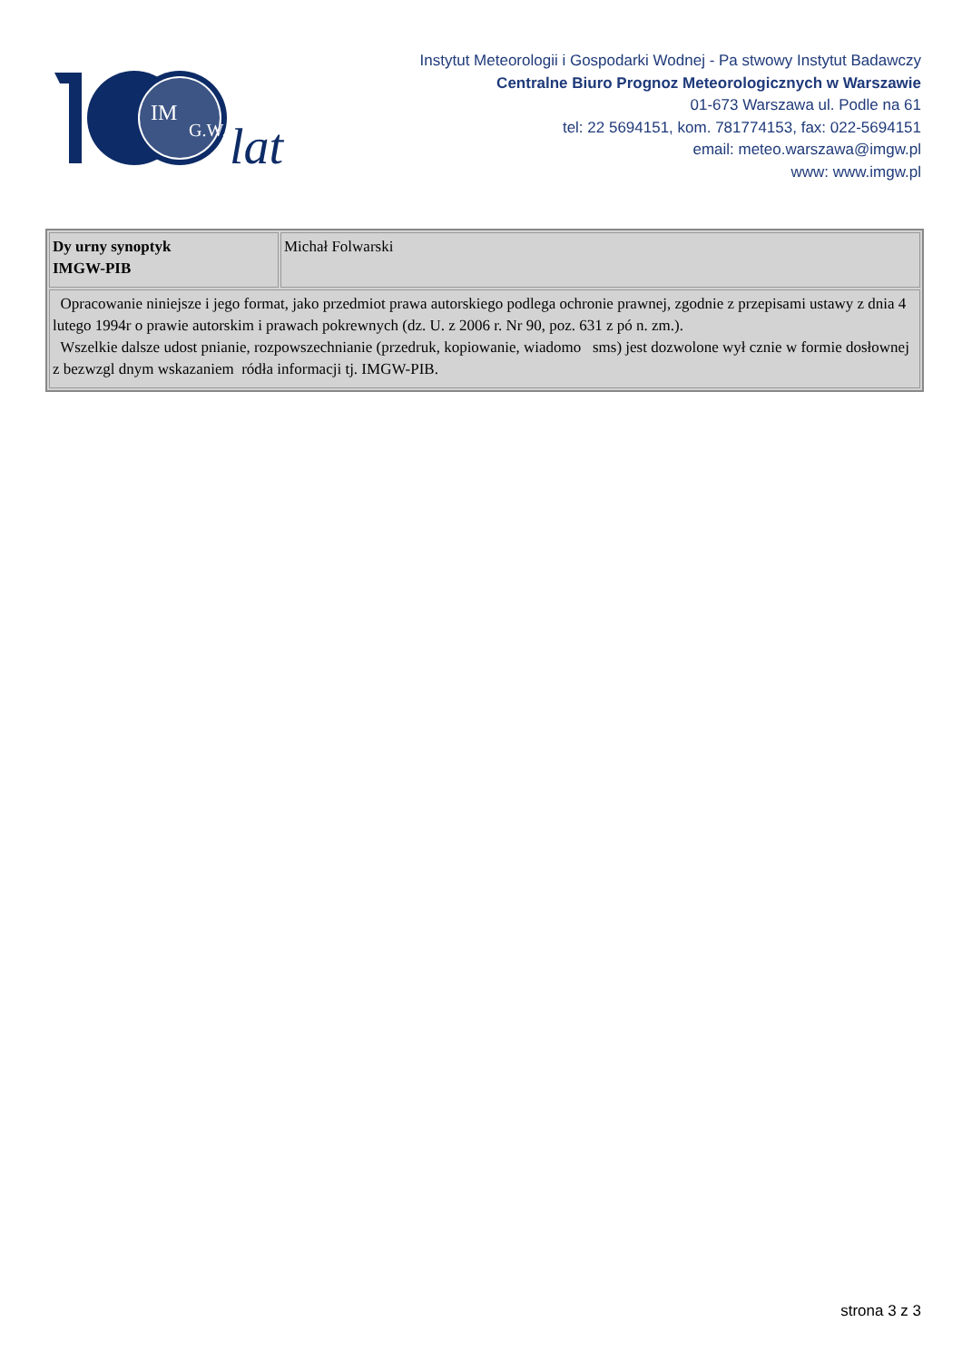IM
G.W.
lat
Instytut Meteorologii i Gospodarki Wodnej - Pa stwowy Instytut Badawczy
Centralne Biuro Prognoz Meteorologicznych w Warszawie
01-673 Warszawa ul. Podle na 61
tel: 22 5694151, kom. 781774153, fax: 022-5694151
email: meteo.warszawa@imgw.pl
www: www.imgw.pl
| Dy urny synoptyk IMGW-PIB | Michał Folwarski |
| Opracowanie niniejsze i jego format, jako przedmiot prawa autorskiego podlega ochronie prawnej, zgodnie z przepisami ustawy z dnia 4 lutego 1994r o prawie autorskim i prawach pokrewnych (dz. U. z 2006 r. Nr 90, poz. 631 z pó n. zm.). Wszelkie dalsze udost pnianie, rozpowszechnianie (przedruk, kopiowanie, wiadomo sms) jest dozwolone wył cznie w formie dosłownej z bezwzgl dnym wskazaniem ródła informacji tj. IMGW-PIB. | |
strona 3 z 3